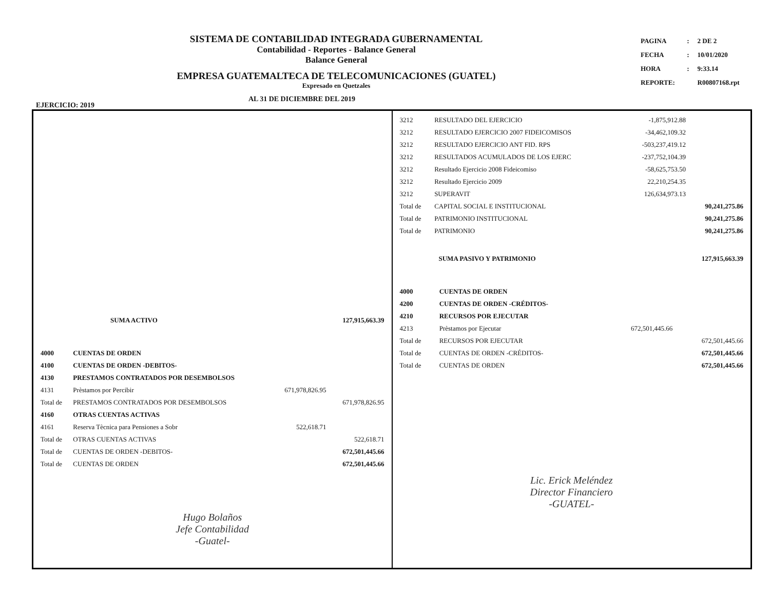SISTEMA DE CONTABILIDAD INTEGRADA GUBERNAMENTAL
Contabilidad - Reportes - Balance General
Balance General
EMPRESA GUATEMALTECA DE TELECOMUNICACIONES (GUATEL)
Expresado en Quetzales
| PAGINA | : | 2 DE 2 |
| FECHA | : | 10/01/2020 |
| HORA | : | 9:33.14 |
| REPORTE: | | R00807168.rpt |
EJERCICIO: 2019 AL 31 DE DICIEMBRE DEL 2019
| SUMA ACTIVO | 127,915,663.39 |
| 4000 | CUENTAS DE ORDEN | | |
| 4100 | CUENTAS DE ORDEN -DEBITOS- | | |
| 4130 | PRESTAMOS CONTRATADOS POR DESEMBOLSOS | | |
| 4131 | Prèstamos por Percibir | 671,978,826.95 | |
| Total de | PRESTAMOS CONTRATADOS POR DESEMBOLSOS | | 671,978,826.95 |
| 4160 | OTRAS CUENTAS ACTIVAS | | |
| 4161 | Reserva Tècnica para Pensiones a Sobr | 522,618.71 | |
| Total de | OTRAS CUENTAS ACTIVAS | | 522,618.71 |
| Total de | CUENTAS DE ORDEN -DEBITOS- | | 672,501,445.66 |
| Total de | CUENTAS DE ORDEN | | 672,501,445.66 |
Hugo Bolaños
Jefe Contabilidad
-Guatel-
| 3212 | RESULTADO DEL EJERCICIO | -1,875,912.88 | |
| 3212 | RESULTADO EJERCICIO 2007 FIDEICOMISOS | -34,462,109.32 | |
| 3212 | RESULTADO EJERCICIO ANT FID. RPS | -503,237,419.12 | |
| 3212 | RESULTADOS ACUMULADOS DE LOS EJERC | -237,752,104.39 | |
| 3212 | Resultado Ejercicio 2008 Fideicomiso | -58,625,753.50 | |
| 3212 | Resultado Ejercicio 2009 | 22,210,254.35 | |
| 3212 | SUPERAVIT | 126,634,973.13 | |
| Total de | CAPITAL SOCIAL E INSTITUCIONAL | | 90,241,275.86 |
| Total de | PATRIMONIO INSTITUCIONAL | | 90,241,275.86 |
| Total de | PATRIMONIO | | 90,241,275.86 |
| SUMA PASIVO Y PATRIMONIO | 127,915,663.39 |
| 4000 | CUENTAS DE ORDEN | | |
| 4200 | CUENTAS DE ORDEN -CRÉDITOS- | | |
| 4210 | RECURSOS POR EJECUTAR | | |
| 4213 | Prèstamos por Ejecutar | 672,501,445.66 | |
| Total de | RECURSOS POR EJECUTAR | | 672,501,445.66 |
| Total de | CUENTAS DE ORDEN -CRÉDITOS- | | 672,501,445.66 |
| Total de | CUENTAS DE ORDEN | | 672,501,445.66 |
Lic. Erick Meléndez
Director Financiero
-GUATEL-